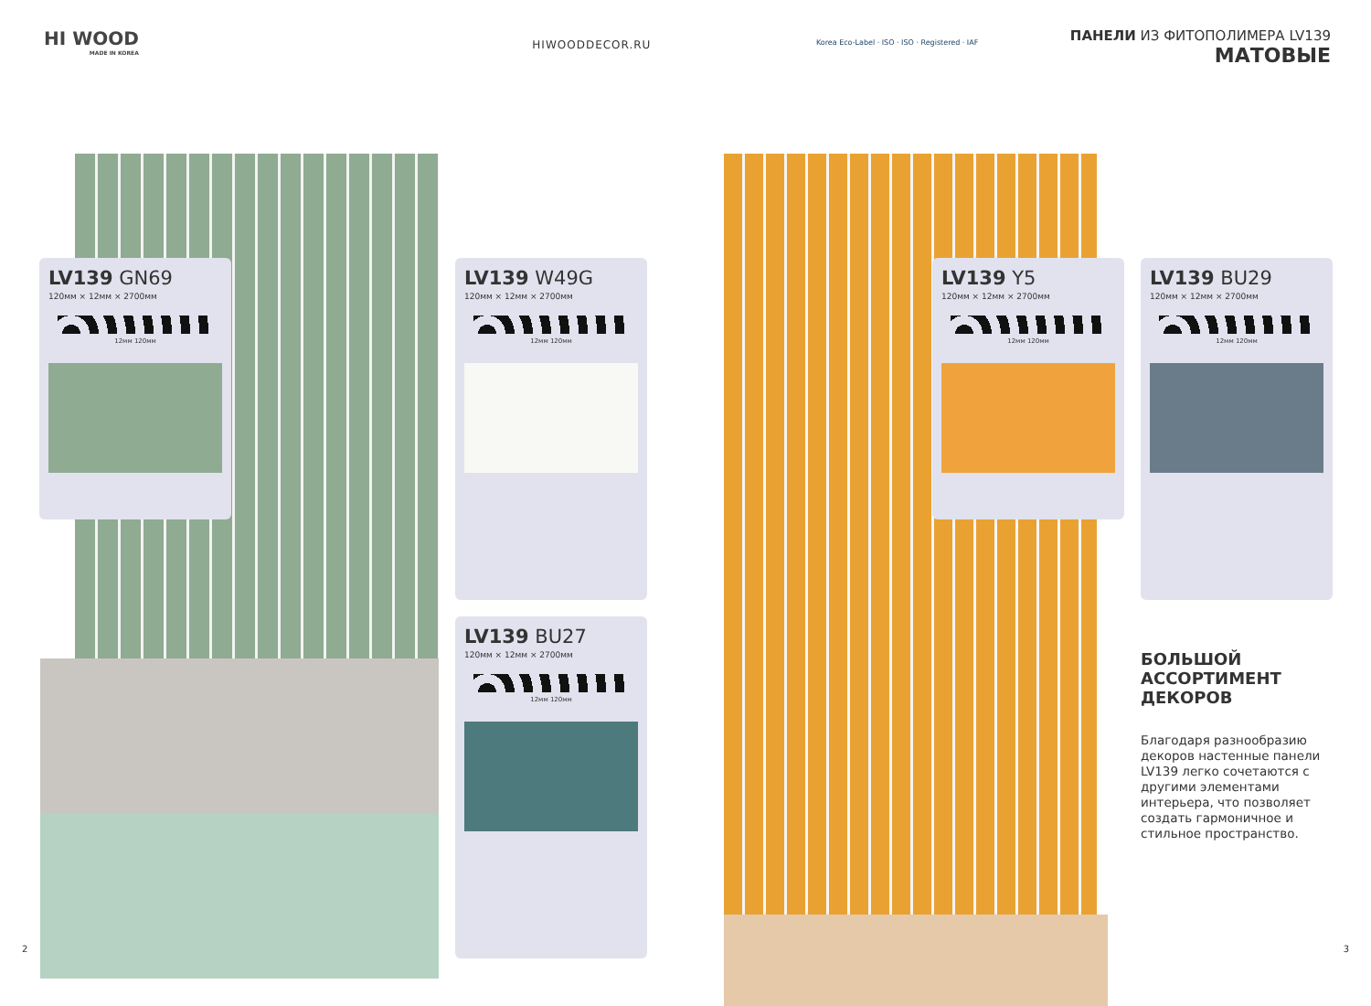HI WOOD
MADE IN KOREA
HIWOODDECOR.RU
Korea Eco-Label · ISO · ISO · Registered · IAF
ПАНЕЛИ ИЗ ФИТОПОЛИМЕРА LV139
МАТОВЫЕ
LV139 GN69
120мм × 12мм × 2700мм
12мм 120мм
LV139 W49G
120мм × 12мм × 2700мм
12мм 120мм
LV139 BU27
120мм × 12мм × 2700мм
12мм 120мм
LV139 Y5
120мм × 12мм × 2700мм
12мм 120мм
LV139 BU29
120мм × 12мм × 2700мм
12мм 120мм
БОЛЬШОЙ
АССОРТИМЕНТ
ДЕКОРОВ
Благодаря разнообразию декоров настенные панели LV139 легко сочетаются с другими элементами интерьера, что позволяет создать гармоничное и стильное пространство.
2 3